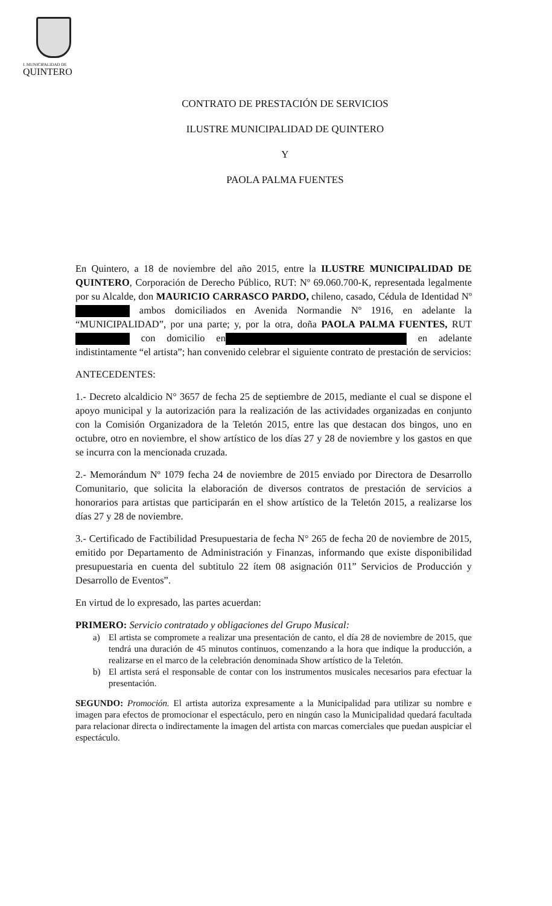I. MUNICIPALIDAD DE
QUINTERO
CONTRATO DE PRESTACIÓN DE SERVICIOS
ILUSTRE MUNICIPALIDAD DE QUINTERO
Y
PAOLA PALMA FUENTES
En Quintero, a 18 de noviembre del año 2015, entre la ILUSTRE MUNICIPALIDAD DE QUINTERO, Corporación de Derecho Público, RUT: Nº 69.060.700-K, representada legalmente por su Alcalde, don MAURICIO CARRASCO PARDO, chileno, casado, Cédula de Identidad Nº ambos domiciliados en Avenida Normandie Nº 1916, en adelante la “MUNICIPALIDAD”, por una parte; y, por la otra, doña PAOLA PALMA FUENTES, RUT con domicilio en en adelante indistintamente “el artista”; han convenido celebrar el siguiente contrato de prestación de servicios:
ANTECEDENTES:
1.- Decreto alcaldicio N° 3657 de fecha 25 de septiembre de 2015, mediante el cual se dispone el apoyo municipal y la autorización para la realización de las actividades organizadas en conjunto con la Comisión Organizadora de la Teletón 2015, entre las que destacan dos bingos, uno en octubre, otro en noviembre, el show artístico de los días 27 y 28 de noviembre y los gastos en que se incurra con la mencionada cruzada.
2.- Memorándum Nº 1079 fecha 24 de noviembre de 2015 enviado por Directora de Desarrollo Comunitario, que solicita la elaboración de diversos contratos de prestación de servicios a honorarios para artistas que participarán en el show artístico de la Teletón 2015, a realizarse los días 27 y 28 de noviembre.
3.- Certificado de Factibilidad Presupuestaria de fecha N° 265 de fecha 20 de noviembre de 2015, emitido por Departamento de Administración y Finanzas, informando que existe disponibilidad presupuestaria en cuenta del subtitulo 22 ítem 08 asignación 011” Servicios de Producción y Desarrollo de Eventos”.
En virtud de lo expresado, las partes acuerdan:
PRIMERO: Servicio contratado y obligaciones del Grupo Musical:
a) El artista se compromete a realizar una presentación de canto, el día 28 de noviembre de 2015, que tendrá una duración de 45 minutos continuos, comenzando a la hora que indique la producción, a realizarse en el marco de la celebración denominada Show artístico de la Teletón.
b) El artista será el responsable de contar con los instrumentos musicales necesarios para efectuar la presentación.
SEGUNDO: Promoción. El artista autoriza expresamente a la Municipalidad para utilizar su nombre e imagen para efectos de promocionar el espectáculo, pero en ningún caso la Municipalidad quedará facultada para relacionar directa o indirectamente la imagen del artista con marcas comerciales que puedan auspiciar el espectáculo.